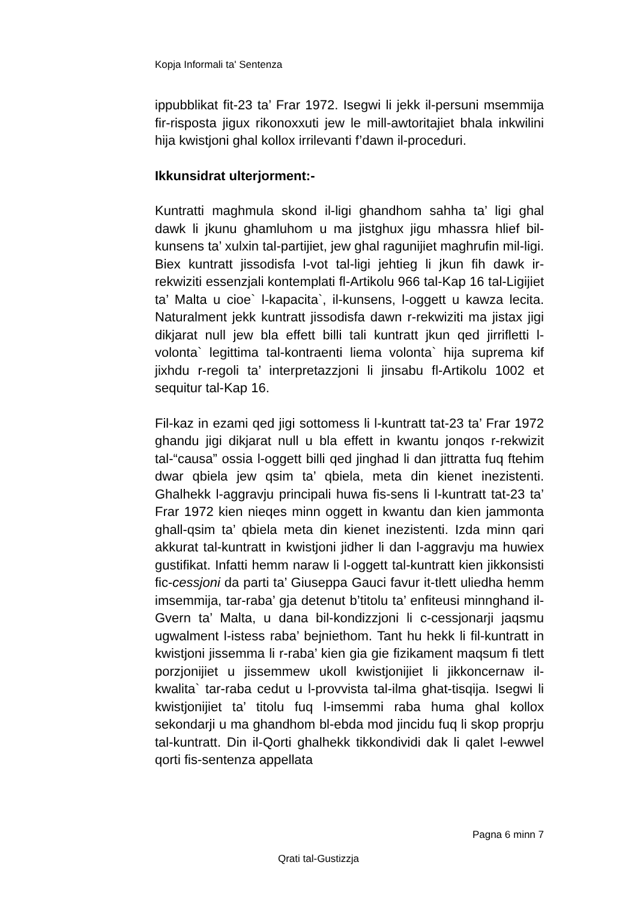Kopja Informali ta' Sentenza
ippubblikat fit-23 ta’ Frar 1972. Isegwi li jekk il-persuni msemmija fir-risposta jigux rikonoxxuti jew le mill-awtoritajiet bhala inkwilini hija kwistjoni ghal kollox irrilevanti f’dawn il-proceduri.
Ikkunsidrat ulterjorment:-
Kuntratti maghmula skond il-ligi ghandhom sahha ta’ ligi ghal dawk li jkunu ghamluhom u ma jistghux jigu mhassra hlief bil-kunsens ta’ xulxin tal-partijiet, jew ghal ragunijiet maghrufin mil-ligi. Biex kuntratt jissodisfa l-vot tal-ligi jehtieg li jkun fih dawk ir-rekwiziti essenzjali kontemplati fl-Artikolu 966 tal-Kap 16 tal-Ligijiet ta’ Malta u cioe` l-kapacita`, il-kunsens, l-oggett u kawza lecita. Naturalment jekk kuntratt jissodisfa dawn r-rekwiziti ma jistax jigi dikjarat null jew bla effett billi tali kuntratt jkun qed jirrifletti l-volonta` legittima tal-kontraenti liema volonta` hija suprema kif jixhdu r-regoli ta’ interpretazzjoni li jinsabu fl-Artikolu 1002 et sequitur tal-Kap 16.
Fil-kaz in ezami qed jigi sottomess li l-kuntratt tat-23 ta’ Frar 1972 ghandu jigi dikjarat null u bla effett in kwantu jonqos r-rekwizit tal-“causa” ossia l-oggett billi qed jinghad li dan jittratta fuq ftehim dwar qbiela jew qsim ta’ qbiela, meta din kienet inezistenti. Ghalhekk l-aggravju principali huwa fis-sens li l-kuntratt tat-23 ta’ Frar 1972 kien nieqes minn oggett in kwantu dan kien jammonta ghall-qsim ta’ qbiela meta din kienet inezistenti. Izda minn qari akkurat tal-kuntratt in kwistjoni jidher li dan l-aggravju ma huwiex gustifikat. Infatti hemm naraw li l-oggett tal-kuntratt kien jikkonsisti fic-cessjoni da parti ta’ Giuseppa Gauci favur it-tlett uliedha hemm imsemmija, tar-raba’ gja detenut b’titolu ta’ enfiteusi minnghand il-Gvern ta’ Malta, u dana bil-kondizzjoni li c-cessjonarji jaqsmu ugwalment l-istess raba’ bejniethom. Tant hu hekk li fil-kuntratt in kwistjoni jissemma li r-raba’ kien gia gie fizikament maqsum fi tlett porzjonijiet u jissemmew ukoll kwistjonijiet li jikkoncernaw il-kwalita` tar-raba cedut u l-provvista tal-ilma ghat-tisqija. Isegwi li kwistjonijiet ta’ titolu fuq l-imsemmi raba huma ghal kollox sekondarji u ma ghandhom bl-ebda mod jincidu fuq li skop proprju tal-kuntratt. Din il-Qorti ghalhekk tikkondividi dak li qalet l-ewwel qorti fis-sentenza appellata
Pagna 6 minn 7
Qrati tal-Gustizzja